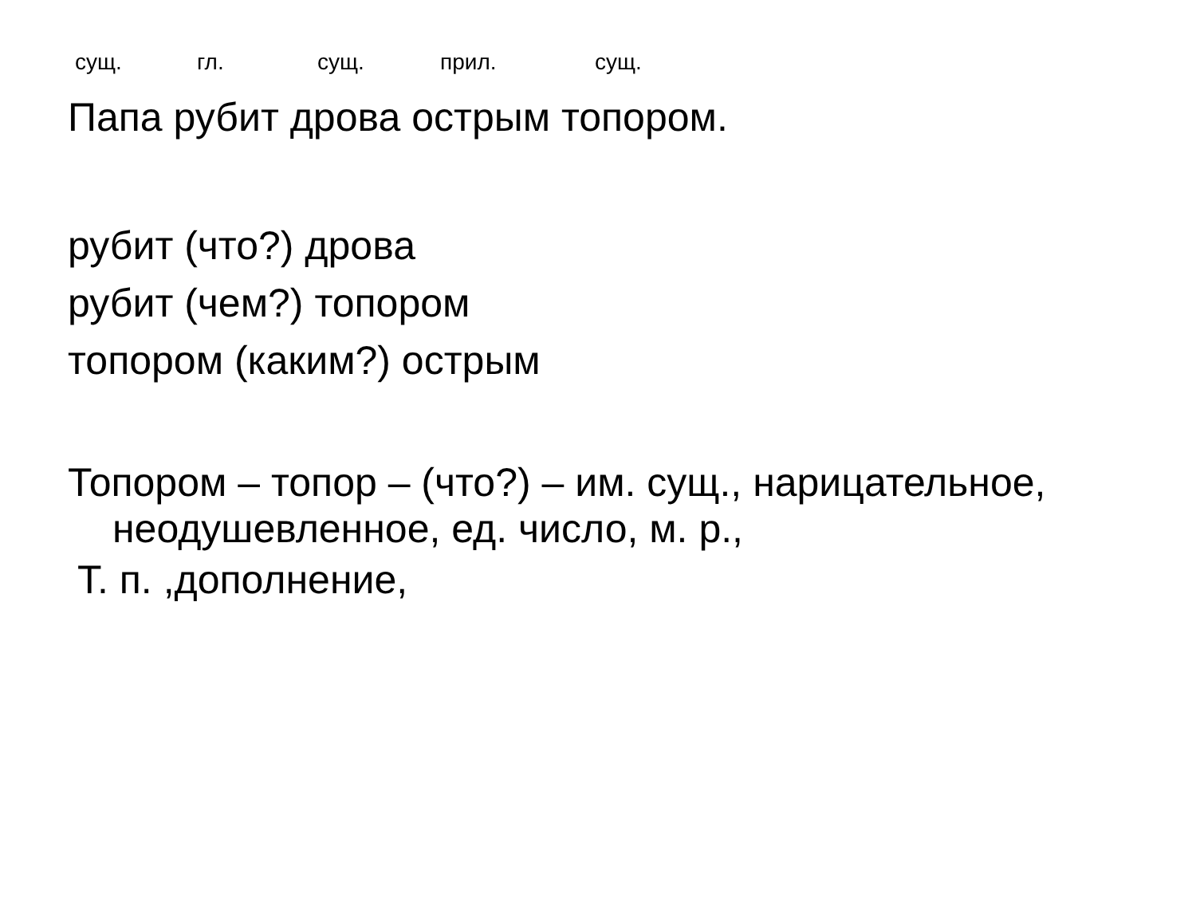сущ. гл. сущ. прил. сущ.
Папа рубит дрова острым топором.
рубит (что?) дрова
рубит (чем?) топором
топором (каким?) острым
Топором – топор – (что?) – им. сущ., нарицательное, неодушевленное, ед. число, м. р.,
Т. п. ,дополнение,